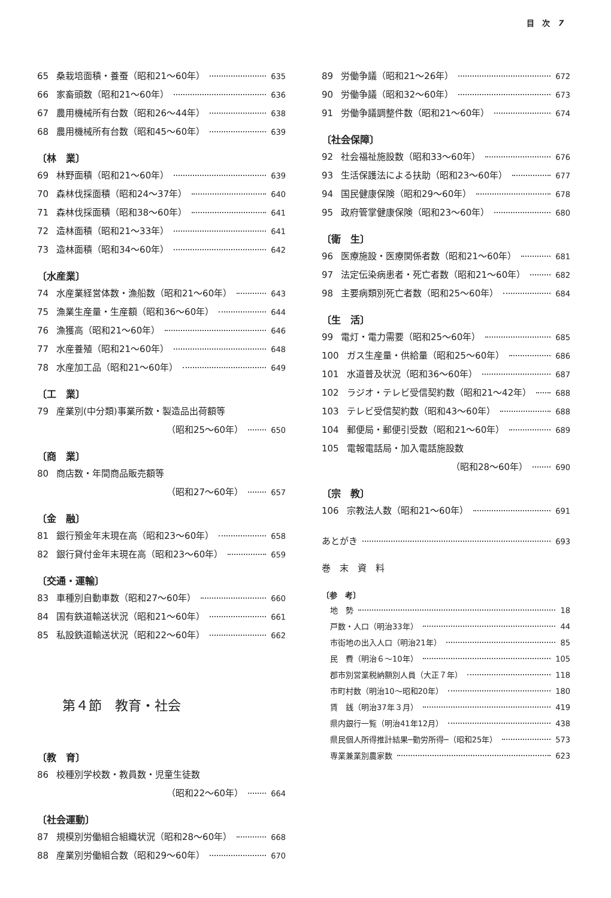目　次　7
65 桑栽培面積・養蚕（昭和21～60年） 635
66 家畜頭数（昭和21～60年） 636
67 農用機械所有台数（昭和26～44年） 638
68 農用機械所有台数（昭和45～60年） 639
〔林　業〕
69 林野面積（昭和21～60年） 639
70 森林伐採面積（昭和24～37年） 640
71 森林伐採面積（昭和38～60年） 641
72 造林面積（昭和21～33年） 641
73 造林面積（昭和34～60年） 642
〔水産業〕
74 水産業経営体数・漁船数（昭和21～60年） 643
75 漁業生産量・生産額（昭和36～60年） 644
76 漁獲高（昭和21～60年） 646
77 水産養殖（昭和21～60年） 648
78 水産加工品（昭和21～60年） 649
〔工　業〕
79 産業別(中分類)事業所数・製造品出荷額等
（昭和25～60年） 650
〔商　業〕
80 商店数・年間商品販売額等
（昭和27～60年） 657
〔金　融〕
81 銀行預金年末現在高（昭和23～60年） 658
82 銀行貸付金年末現在高（昭和23～60年） 659
〔交通・運輸〕
83 車種別自動車数（昭和27～60年） 660
84 国有鉄道輸送状況（昭和21～60年） 661
85 私設鉄道輸送状況（昭和22～60年） 662
第４節　教育・社会
〔教　育〕
86 校種別学校数・教員数・児童生徒数
（昭和22～60年） 664
〔社会運動〕
87 規模別労働組合組織状況（昭和28～60年） 668
88 産業別労働組合数（昭和29～60年） 670
89 労働争議（昭和21～26年） 672
90 労働争議（昭和32～60年） 673
91 労働争議調整件数（昭和21～60年） 674
〔社会保障〕
92 社会福祉施設数（昭和33～60年） 676
93 生活保護法による扶助（昭和23～60年） 677
94 国民健康保険（昭和29～60年） 678
95 政府管掌健康保険（昭和23～60年） 680
〔衛　生〕
96 医療施設・医療関係者数（昭和21～60年） 681
97 法定伝染病患者・死亡者数（昭和21～60年） 682
98 主要病類別死亡者数（昭和25～60年） 684
〔生　活〕
99 電灯・電力需要（昭和25～60年） 685
100 ガス生産量・供給量（昭和25～60年） 686
101 水道普及状況（昭和36～60年） 687
102 ラジオ・テレビ受信契約数（昭和21～42年） 688
103 テレビ受信契約数（昭和43～60年） 688
104 郵便局・郵便引受数（昭和21～60年） 689
105 電報電話局・加入電話施設数
（昭和28～60年） 690
〔宗　教〕
106 宗教法人数（昭和21～60年） 691
あとがき 693
巻　末　資　料
〔参　考〕
地　勢 18
戸数・人口（明治33年） 44
市街地の出入人口（明治21年） 85
民　費（明治６～10年） 105
郡市別営業税納額別人員（大正７年） 118
市町村数（明治10～昭和20年） 180
賃　銭（明治37年３月） 419
県内銀行一覧（明治41年12月） 438
県民個人所得推計結果─勤労所得─（昭和25年） 573
専業兼業別農家数 623